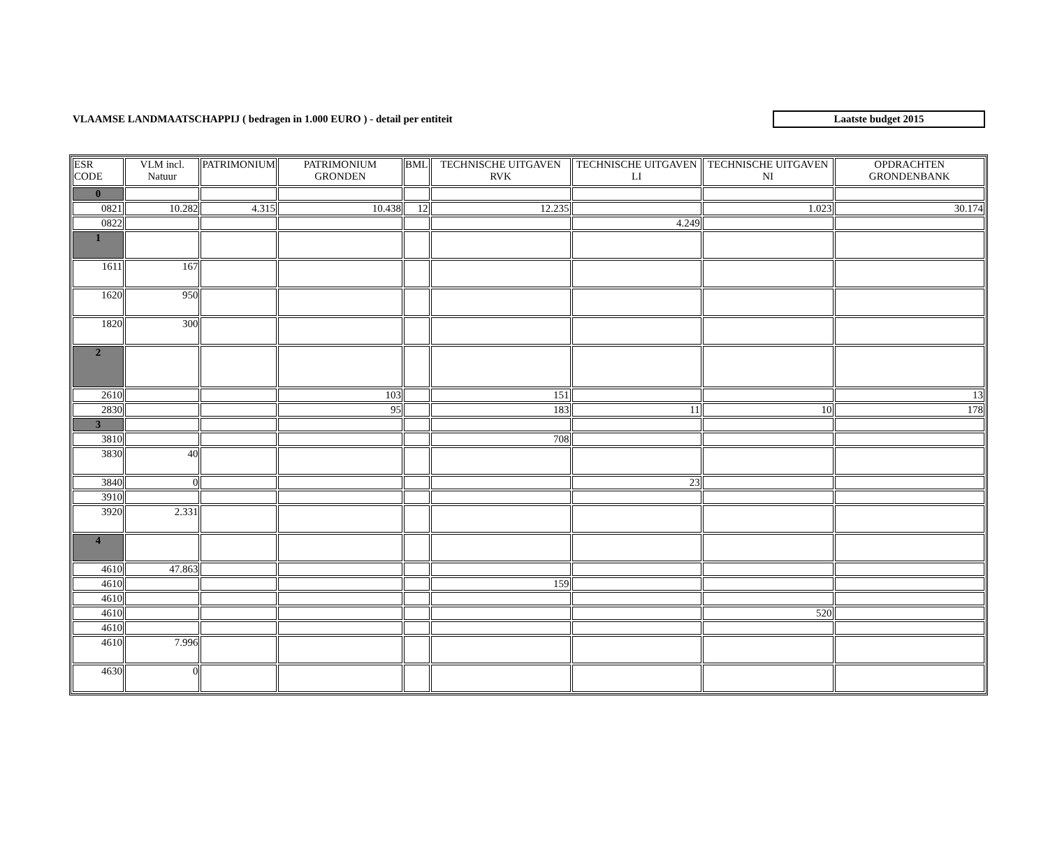VLAAMSE LANDMAATSCHAPPIJ ( bedragen in 1.000 EURO ) - detail per entiteit
Laatste budget 2015
| ESR CODE | VLM incl. Natuur | PATRIMONIUM | PATRIMONIUM GRONDEN | BML | TECHNISCHE UITGAVEN RVK | TECHNISCHE UITGAVEN LI | TECHNISCHE UITGAVEN NI | OPDRACHTEN GRONDENBANK |
| --- | --- | --- | --- | --- | --- | --- | --- | --- |
| 0 | | | | | | | | |
| 0821 | 10.282 | 4.315 | 10.438 | 12 | 12.235 | | 1.023 | 30.174 |
| 0822 | | | | | | 4.249 | | |
| 1 | | | | | | | | |
| 1611 | 167 | | | | | | | |
| 1620 | 950 | | | | | | | |
| 1820 | 300 | | | | | | | |
| 2 | | | | | | | | |
| 2610 | | | 103 | | 151 | | | 13 |
| 2830 | | | 95 | | 183 | 11 | 10 | 178 |
| 3 | | | | | | | | |
| 3810 | | | | | 708 | | | |
| 3830 | 40 | | | | | | | |
| 3840 | 0 | | | | | 23 | | |
| 3910 | | | | | | | | |
| 3920 | 2.331 | | | | | | | |
| 4 | | | | | | | | |
| 4610 | 47.863 | | | | | | | |
| 4610 | | | | | 159 | | | |
| 4610 | | | | | | | | |
| 4610 | | | | | | | 520 | |
| 4610 | | | | | | | | |
| 4610 | 7.996 | | | | | | | |
| 4630 | 0 | | | | | | | |